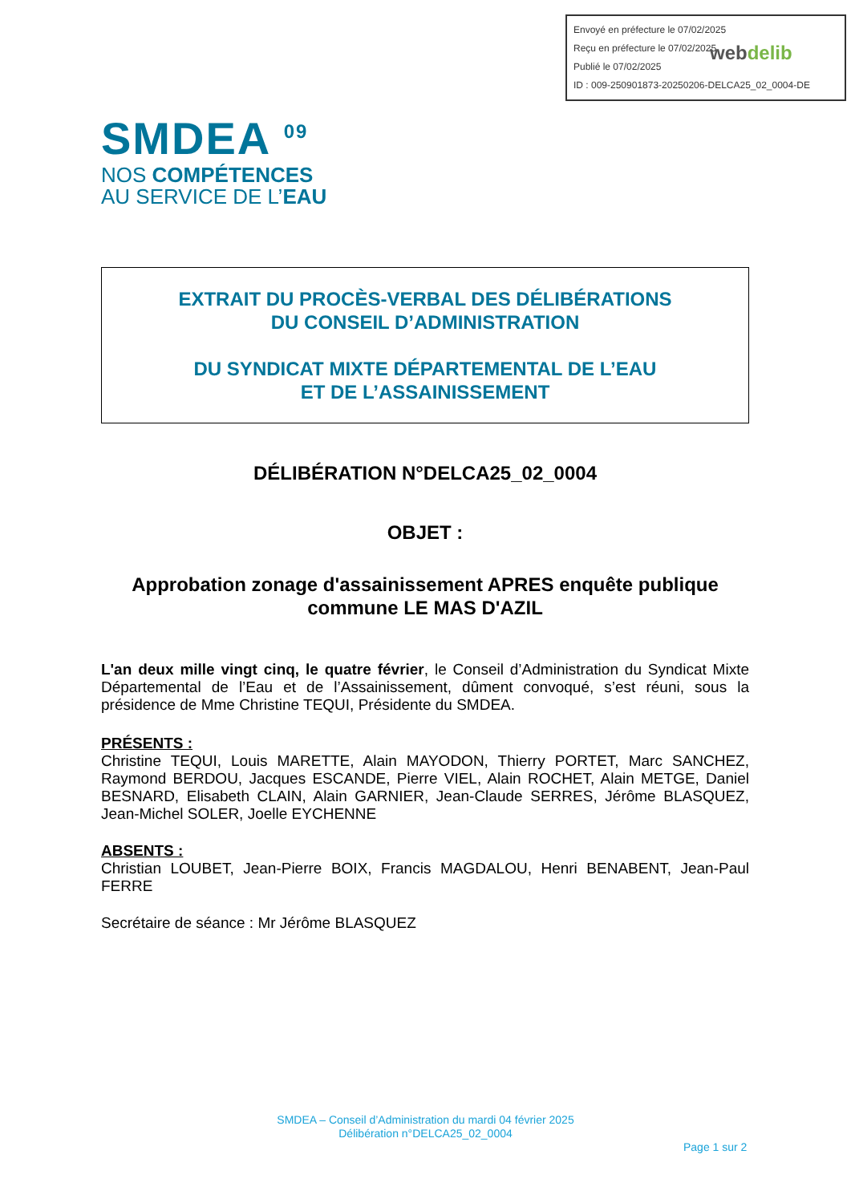Envoyé en préfecture le 07/02/2025
Reçu en préfecture le 07/02/2025
Publié le 07/02/2025
ID : 009-250901873-20250206-DELCA25_02_0004-DE
webdelib
SMDEA <sup>09</sup>
NOS COMPÉTENCES
AU SERVICE DE L’EAU
EXTRAIT DU PROCÈS-VERBAL DES DÉLIBÉRATIONS
DU CONSEIL D’ADMINISTRATION
DU SYNDICAT MIXTE DÉPARTEMENTAL DE L’EAU
ET DE L’ASSAINISSEMENT
DÉLIBÉRATION N°DELCA25_02_0004
OBJET :
Approbation zonage d'assainissement APRES enquête publique
commune LE MAS D'AZIL
L'an deux mille vingt cinq, le quatre février, le Conseil d’Administration du Syndicat Mixte Départemental de l’Eau et de l’Assainissement, dûment convoqué, s’est réuni, sous la présidence de Mme Christine TEQUI, Présidente du SMDEA.
PRÉSENTS :
Christine TEQUI, Louis MARETTE, Alain MAYODON, Thierry PORTET, Marc SANCHEZ, Raymond BERDOU, Jacques ESCANDE, Pierre VIEL, Alain ROCHET, Alain METGE, Daniel BESNARD, Elisabeth CLAIN, Alain GARNIER, Jean-Claude SERRES, Jérôme BLASQUEZ, Jean-Michel SOLER, Joelle EYCHENNE
ABSENTS :
Christian LOUBET, Jean-Pierre BOIX, Francis MAGDALOU, Henri BENABENT, Jean-Paul FERRE
Secrétaire de séance : Mr Jérôme BLASQUEZ
SMDEA – Conseil d’Administration du mardi 04 février 2025
Délibération n°DELCA25_02_0004
Page 1 sur 2